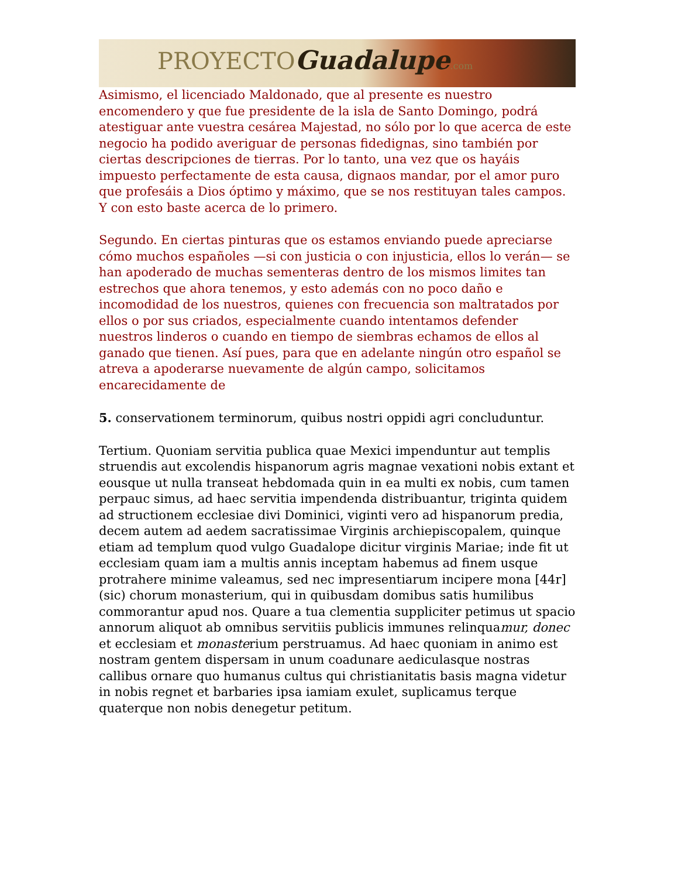PROYECTOGuadalupe.com
Asimismo, el licenciado Maldonado, que al presente es nuestro encomendero y que fue presidente de la isla de Santo Domingo, podrá atestiguar ante vuestra cesárea Majestad, no sólo por lo que acerca de este negocio ha podido averiguar de personas fidedignas, sino también por ciertas descripciones de tierras. Por lo tanto, una vez que os hayáis impuesto perfectamente de esta causa, dignaos mandar, por el amor puro que profesáis a Dios óptimo y máximo, que se nos restituyan tales campos. Y con esto baste acerca de lo primero.
Segundo. En ciertas pinturas que os estamos enviando puede apreciarse cómo muchos españoles —si con justicia o con injusticia, ellos lo verán— se han apoderado de muchas sementeras dentro de los mismos limites tan estrechos que ahora tenemos, y esto además con no poco daño e incomodidad de los nuestros, quienes con frecuencia son maltratados por ellos o por sus criados, especialmente cuando intentamos defender nuestros linderos o cuando en tiempo de siembras echamos de ellos al ganado que tienen. Así pues, para que en adelante ningún otro español se atreva a apoderarse nuevamente de algún campo, solicitamos encarecidamente de
5. conservationem terminorum, quibus nostri oppidi agri concluduntur.
Tertium. Quoniam servitia publica quae Mexici impenduntur aut templis struendis aut excolendis hispanorum agris magnae vexationi nobis extant et eousque ut nulla transeat hebdomada quin in ea multi ex nobis, cum tamen perpauc simus, ad haec servitia impendenda distribuantur, triginta quidem ad structionem ecclesiae divi Dominici, viginti vero ad hispanorum predia, decem autem ad aedem sacratissimae Virginis archiepiscopalem, quinque etiam ad templum quod vulgo Guadalope dicitur virginis Mariae; inde fit ut ecclesiam quam iam a multis annis inceptam habemus ad finem usque protrahere minime valeamus, sed nec impresentiarum incipere mona [44r] (sic) chorum monasterium, qui in quibusdam domibus satis humilibus commorantur apud nos. Quare a tua clementia suppliciter petimus ut spacio annorum aliquot ab omnibus servitiis publicis immunes relinquamur, donec et ecclesiam et monasterium perstruamus. Ad haec quoniam in animo est nostram gentem dispersam in unum coadunare aediculasque nostras callibus ornare quo humanus cultus qui christianitatis basis magna videtur in nobis regnet et barbaries ipsa iamiam exulet, suplicamus terque quaterque non nobis denegetur petitum.